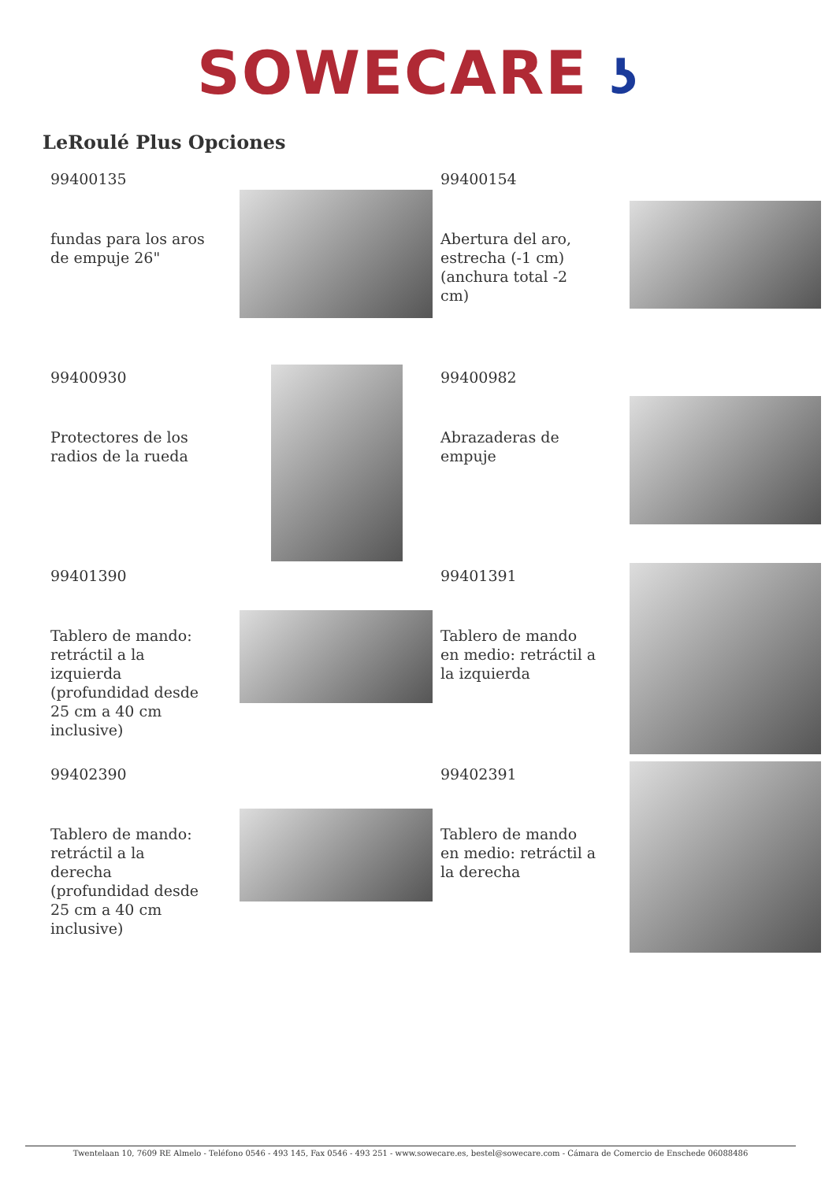SOWECARE ʖ
LeRoulé Plus Opciones
99400135
fundas para los aros de empuje 26"
99400154
Abertura del aro, estrecha (-1 cm) (anchura total -2 cm)
99400930
Protectores de los radios de la rueda
99400982
Abrazaderas de empuje
99401390
Tablero de mando: retráctil a la izquierda (profundidad desde 25 cm a 40 cm inclusive)
99401391
Tablero de mando en medio: retráctil a la izquierda
99402390
Tablero de mando: retráctil a la derecha (profundidad desde 25 cm a 40 cm inclusive)
99402391
Tablero de mando en medio: retráctil a la derecha
Twentelaan 10, 7609 RE Almelo - Teléfono 0546 - 493 145, Fax 0546 - 493 251 - www.sowecare.es, bestel@sowecare.com - Cámara de Comercio de Enschede 06088486